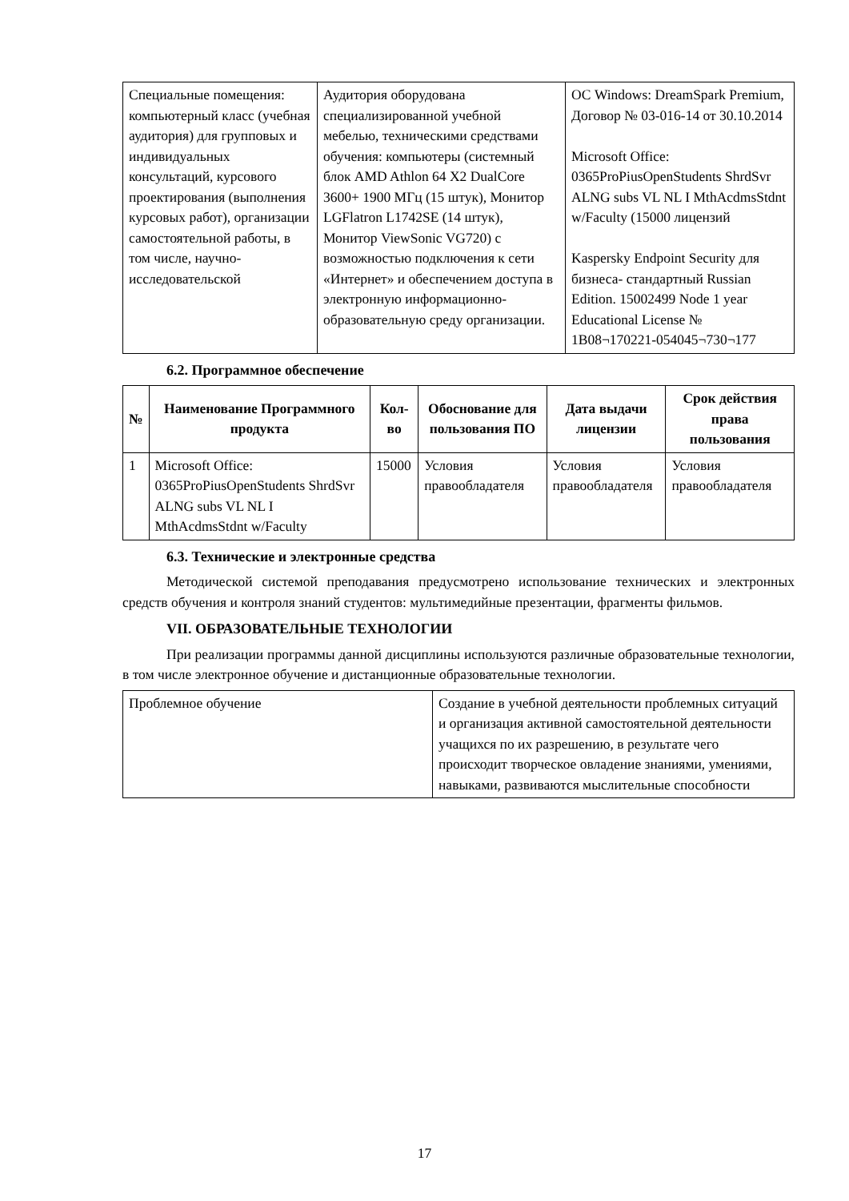| Специальные помещения: компьютерный класс (учебная аудитория) для групповых и индивидуальных консультаций, курсового проектирования (выполнения курсовых работ), организации самостоятельной работы, в том числе, научно-исследовательской | Аудитория оборудована специализированной учебной мебелью, техническими средствами обучения: компьютеры (системный блок AMD Athlon 64 X2 DualCore 3600+ 1900 МГц (15 штук), Монитор LGFlatron L1742SE (14 штук), Монитор ViewSonic VG720) с возможностью подключения к сети «Интернет» и обеспечением доступа в электронную информационно-образовательную среду организации. | ОС Windows: DreamSpark Premium, Договор № 03-016-14 от 30.10.2014 Microsoft Office: 0365ProPiusOpenStudents ShrdSvr ALNG subs VL NL I MthAcdmsStdnt w/Faculty (15000 лицензий Kaspersky Endpoint Security для бизнеса- стандартный Russian Edition. 15002499 Node 1 year Educational License № 1B08¬170221-054045¬730¬177 |
6.2. Программное обеспечение
| № | Наименование Программного продукта | Кол-во | Обоснование для пользования ПО | Дата выдачи лицензии | Срок действия права пользования |
| --- | --- | --- | --- | --- | --- |
| 1 | Microsoft Office: 0365ProPiusOpenStudents ShrdSvr ALNG subs VL NL I MthAcdmsStdnt w/Faculty | 15000 | Условия правообладателя | Условия правообладателя | Условия правообладателя |
6.3. Технические и электронные средства
Методической системой преподавания предусмотрено использование технических и электронных средств обучения и контроля знаний студентов: мультимедийные презентации, фрагменты фильмов.
VII. ОБРАЗОВАТЕЛЬНЫЕ ТЕХНОЛОГИИ
При реализации программы данной дисциплины используются различные образовательные технологии, в том числе электронное обучение и дистанционные образовательные технологии.
| Проблемное обучение | Создание в учебной деятельности проблемных ситуаций и организация активной самостоятельной деятельности учащихся по их разрешению, в результате чего происходит творческое овладение знаниями, умениями, навыками, развиваются мыслительные способности |
17